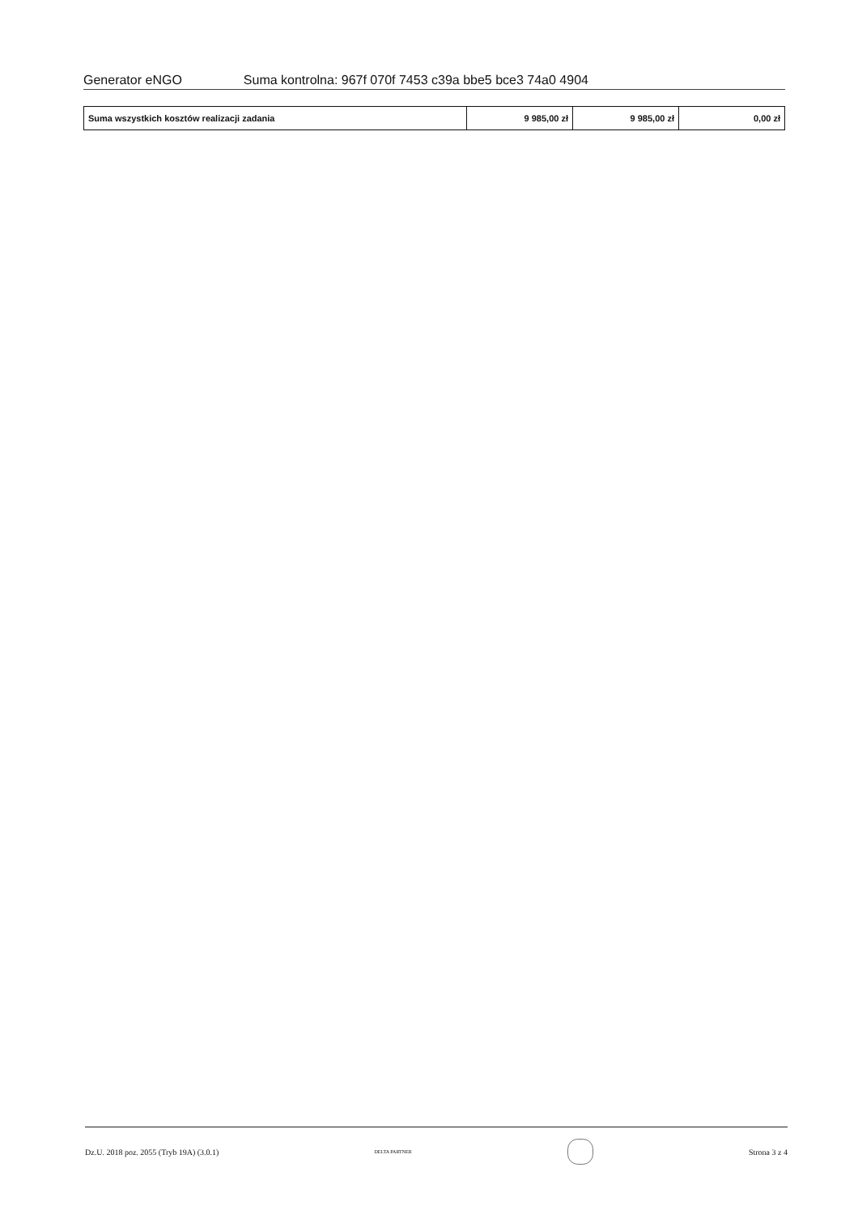Generator eNGO Suma kontrolna: 967f 070f 7453 c39a bbe5 bce3 74a0 4904
| Suma wszystkich kosztów realizacji zadania | 9 985,00 zł | 9 985,00 zł | 0,00 zł |
Dz.U. 2018 poz. 2055 (Tryb 19A) (3.0.1) DELTA PARTNER
Strona 3 z 4